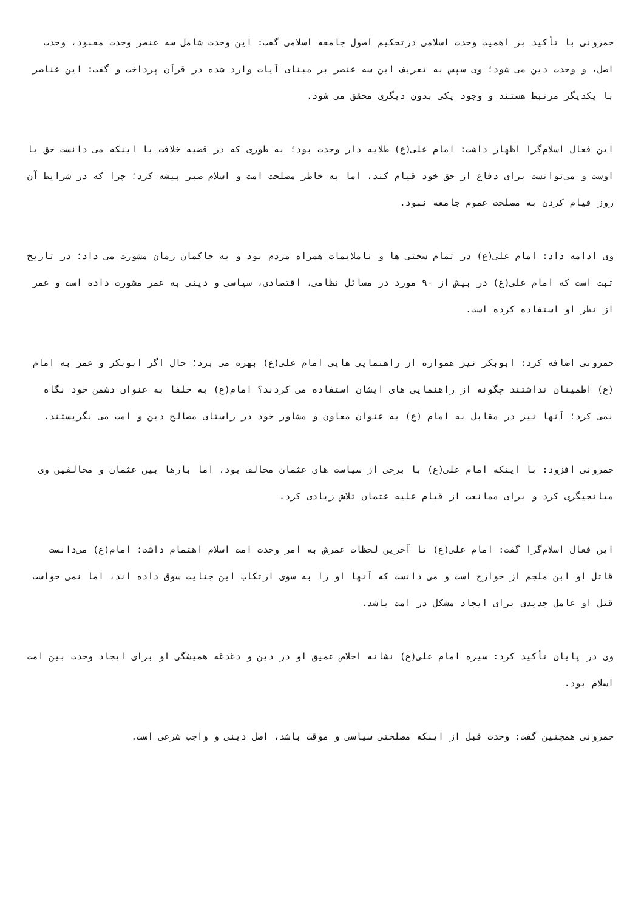حمرونی با تأکید بر اهمیت وحدت اسلامی درتحکیم اصول جامعه اسلامی گفت: این وحدت شامل سه عنصر وحدت معبود، وحدت اصل، و وحدت دین می شود؛ وی سپس به تعریف این سه عنصر بر مبنای آیات وارد شده در قرآن پرداخت و گفت: این عناصر با یکدیگر مرتبط هستند و وجود یکی بدون دیگری محقق می شود.
این فعال اسلام‌گرا اظهار داشت: امام علی(ع) طلایه دار وحدت بود؛ به طوری که در قضیه خلافت با اینکه می دانست حق با اوست و می‌توانست برای دفاع از حق خود قیام کند، اما به خاطر مصلحت امت و اسلام صبر پیشه کرد؛ چرا که در شرایط آن روز قیام کردن به مصلحت عموم جامعه نبود.
وی ادامه داد: امام علی(ع) در تمام سختی ها و ناملایمات همراه مردم بود و به حاکمان زمان مشورت می داد؛ در تاریخ ثبت است که امام علی(ع) در بیش از ۹۰ مورد در مسائل نظامی، اقتصادی، سیاسی و دینی به عمر مشورت داده است و عمر از نظر او استفاده کرده است.
حمرونی اضافه کرد: ابوبکر نیز همواره از راهنمایی هایی امام علی(ع) بهره می برد؛ حال اگر ابوبکر و عمر به امام (ع) اطمینان نداشتند چگونه از راهنمایی های ایشان استفاده می کردند؟ امام(ع) به خلفا به عنوان دشمن خود نگاه نمی کرد؛ آنها نیز در مقابل به امام (ع) به عنوان معاون و مشاور خود در راستای مصالح دین و امت می نگریستند.
حمرونی افزود: با اینکه امام علی(ع) با برخی از سیاست های عثمان مخالف بود، اما بارها بین عثمان و مخالفین وی میانجیگری کرد و برای ممانعت از قیام علیه عثمان تلاش زیادی کرد.
این فعال اسلام‌گرا گفت: امام علی(ع) تا آخرین لحظات عمرش به امر وحدت امت اسلام اهتمام داشت؛ امام(ع) می‌دانست قاتل او ابن ملجم از خوارج است و می دانست که آنها او را به سوی ارتکاب این جنایت سوق داده اند، اما نمی خواست قتل او عامل جدیدی برای ایجاد مشکل در امت باشد.
وی در پایان تأکید کرد: سیره امام علی(ع) نشانه اخلاص عمیق او در دین و دغدغه همیشگی او برای ایجاد وحدت بین امت اسلام بود.
حمرونی همچنین گفت: وحدت قبل از اینکه مصلحتی سیاسی و موقت باشد، اصل دینی و واجب شرعی است.